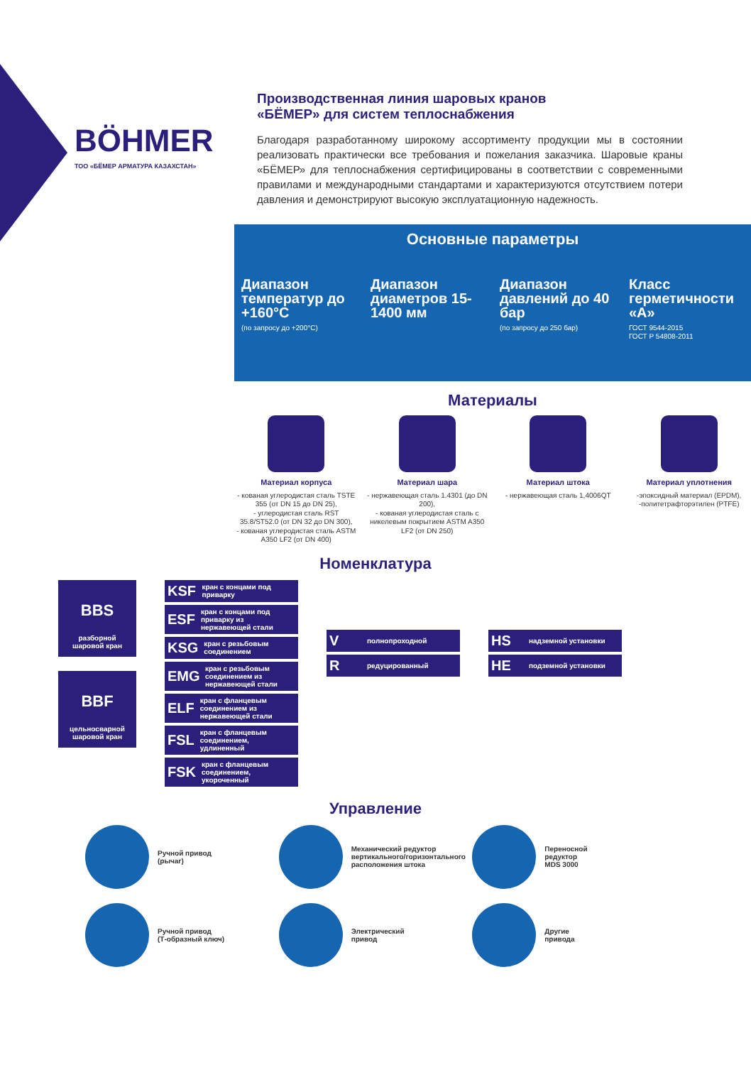BÖHMER
ТОО «БЁМЕР АРМАТУРА КАЗАХСТАН»
Производственная линия шаровых кранов
«БЁМЕР» для систем теплоснабжения
Благодаря разработанному широкому ассортименту продукции мы в состоянии реализовать практически все требования и пожелания заказчика. Шаровые краны «БЁМЕР» для теплоснабжения сертифицированы в соответствии с современными правилами и международными стандартами и характеризуются отсутствием потери давления и демонстрируют высокую эксплуатационную надежность.
Основные параметры
Диапазон температур до +160°С
(по запросу до +200°С)
Диапазон диаметров 15-1400 мм Диапазон давлений до 40 бар
(по запросу до 250 бар)
Класс герметичности «А»
ГОСТ 9544-2015
ГОСТ Р 54808-2011
Материалы
Материал корпуса
- кованая углеродистая сталь TSTE 355 (от DN 15 до DN 25),
- углеродистая сталь RST 35.8/ST52.0 (от DN 32 до DN 300),
- кованая углеродистая сталь ASTM A350 LF2 (от DN 400)
Материал шара
- нержавеющая сталь 1.4301 (до DN 200),
- кованая углеродистая сталь с никелевым покрытием ASTM A350 LF2 (от DN 250)
Материал штока
- нержавеющая сталь 1,4006QT
Материал уплотнения
-эпоксидный материал (EPDM),
-политетрафторэтилен (PTFE)
Номенклатура
BBS
разборной
шаровой кран
BBF
цельносварной
шаровой кран
KSF кран с концами под приварку
ESF кран с концами под приварку из нержавеющей стали
KSG кран с резьбовым соединением
EMG кран с резьбовым соединением из нержавеющей стали
ELF кран с фланцевым соединением из нержавеющей стали
FSL кран с фланцевым соединением, удлиненный
FSK кран с фланцевым соединением, укороченный
Vполнопроходной
Rредуцированный
HS надземной установки
HE подземной установки
Управление
Ручной привод
(рычаг)
Механический редуктор вертикального/горизонтального расположения штока
Переносной
редуктор
MDS 3000
Ручной привод
(Т-образный ключ)
Электрический
привод
Другие
привода